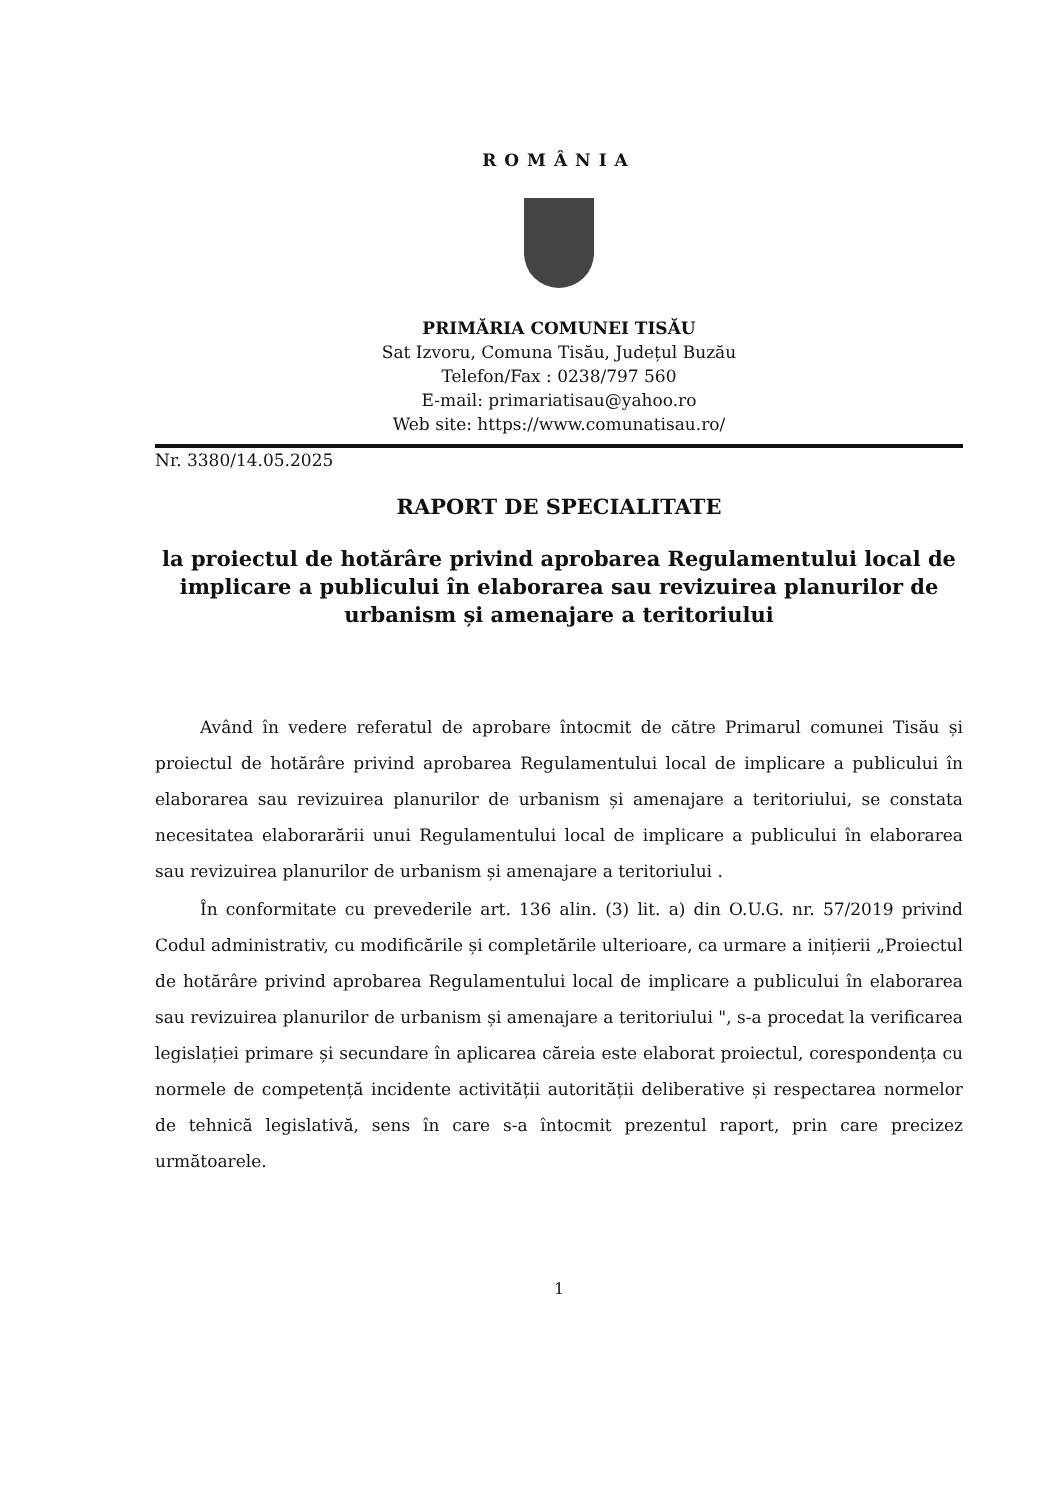ROMÂNIA
PRIMĂRIA COMUNEI TISĂU
Sat Izvoru, Comuna Tisău, Județul Buzău
Telefon/Fax : 0238/797 560
E-mail: primariatisau@yahoo.ro
Web site: https://www.comunatisau.ro/
Nr. 3380/14.05.2025
RAPORT DE SPECIALITATE
la proiectul de hotărâre privind aprobarea Regulamentului local de implicare a publicului în elaborarea sau revizuirea planurilor de urbanism și amenajare a teritoriului
Având în vedere referatul de aprobare întocmit de către Primarul comunei Tisău și proiectul de hotărâre privind aprobarea Regulamentului local de implicare a publicului în elaborarea sau revizuirea planurilor de urbanism și amenajare a teritoriului, se constata necesitatea elaborarării unui Regulamentului local de implicare a publicului în elaborarea sau revizuirea planurilor de urbanism și amenajare a teritoriului .
În conformitate cu prevederile art. 136 alin. (3) lit. a) din O.U.G. nr. 57/2019 privind Codul administrativ, cu modificările și completările ulterioare, ca urmare a inițierii „Proiectul de hotărâre privind aprobarea Regulamentului local de implicare a publicului în elaborarea sau revizuirea planurilor de urbanism și amenajare a teritoriului ", s-a procedat la verificarea legislației primare și secundare în aplicarea căreia este elaborat proiectul, corespondența cu normele de competență incidente activității autorității deliberative și respectarea normelor de tehnică legislativă, sens în care s-a întocmit prezentul raport, prin care precizez următoarele.
1